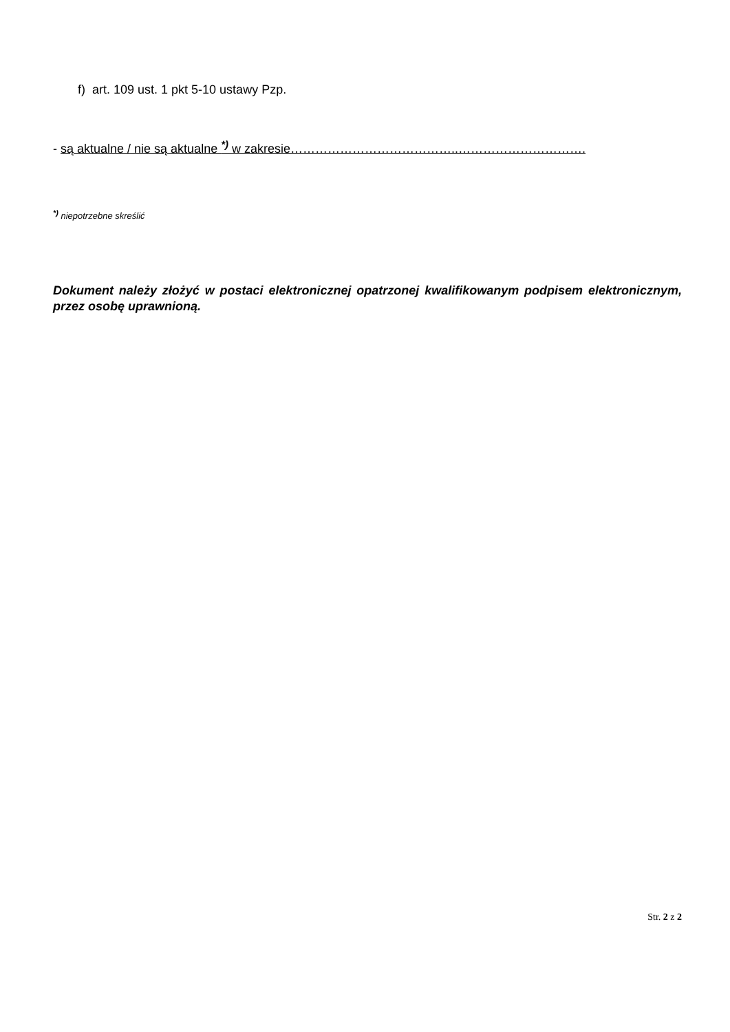f) art. 109 ust. 1 pkt 5-10 ustawy Pzp.
- są aktualne / nie są aktualne <sup>*)</sup> w zakresie…………………………………..………………………….
<sup>*)</sup> niepotrzebne skreślić
Dokument należy złożyć w postaci elektronicznej opatrzonej kwalifikowanym podpisem elektronicznym, przez osobę uprawnioną.
Str. 2 z 2